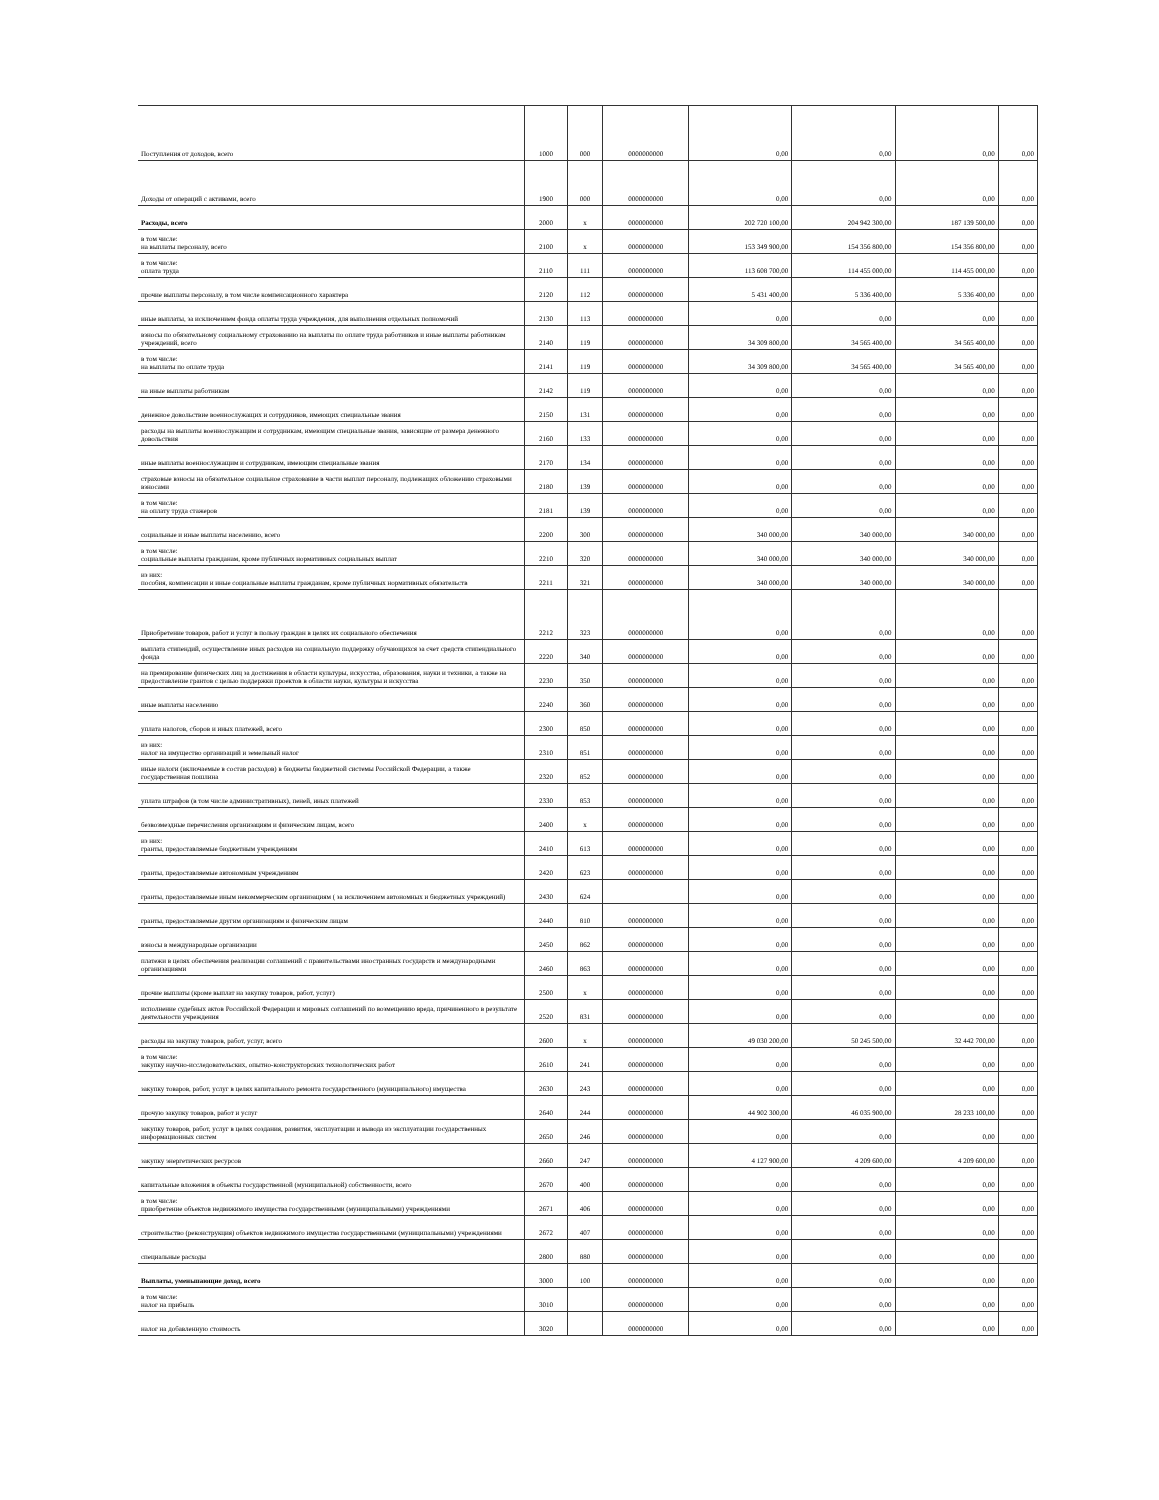| Поступления от доходов, всего | 1000 | 000 | 0000000000 | 0,00 | 0,00 | 0,00 | 0,00 |
| Доходы от операций с активами, всего | 1900 | 000 | 0000000000 | 0,00 | 0,00 | 0,00 | 0,00 |
| Расходы, всего | 2000 | x | 0000000000 | 202 720 100,00 | 204 942 300,00 | 187 139 500,00 | 0,00 |
| в том числе: на выплаты персоналу, всего | 2100 | x | 0000000000 | 153 349 900,00 | 154 356 800,00 | 154 356 800,00 | 0,00 |
| в том числе: оплата труда | 2110 | 111 | 0000000000 | 113 608 700,00 | 114 455 000,00 | 114 455 000,00 | 0,00 |
| прочие выплаты персоналу, в том числе компенсационного характера | 2120 | 112 | 0000000000 | 5 431 400,00 | 5 336 400,00 | 5 336 400,00 | 0,00 |
| иные выплаты, за исключением фонда оплаты труда учреждения, для выполнения отдельных полномочий | 2130 | 113 | 0000000000 | 0,00 | 0,00 | 0,00 | 0,00 |
| взносы по обязательному социальному страхованию на выплаты по оплате труда работников и иные выплаты работникам учреждений, всего | 2140 | 119 | 0000000000 | 34 309 800,00 | 34 565 400,00 | 34 565 400,00 | 0,00 |
| в том числе: на выплаты по оплате труда | 2141 | 119 | 0000000000 | 34 309 800,00 | 34 565 400,00 | 34 565 400,00 | 0,00 |
| на иные выплаты работникам | 2142 | 119 | 0000000000 | 0,00 | 0,00 | 0,00 | 0,00 |
| денежное довольствие военнослужащих и сотрудников, имеющих специальные звания | 2150 | 131 | 0000000000 | 0,00 | 0,00 | 0,00 | 0,00 |
| расходы на выплаты военнослужащим и сотрудникам, имеющим специальные звания, зависящие от размера денежного довольствия | 2160 | 133 | 0000000000 | 0,00 | 0,00 | 0,00 | 0,00 |
| иные выплаты военнослужащим и сотрудникам, имеющим специальные звания | 2170 | 134 | 0000000000 | 0,00 | 0,00 | 0,00 | 0,00 |
| страховые взносы на обязательное социальное страхование в части выплат персоналу, подлежащих обложению страховыми взносами | 2180 | 139 | 0000000000 | 0,00 | 0,00 | 0,00 | 0,00 |
| в том числе: на оплату труда стажеров | 2181 | 139 | 0000000000 | 0,00 | 0,00 | 0,00 | 0,00 |
| социальные и иные выплаты населению, всего | 2200 | 300 | 0000000000 | 340 000,00 | 340 000,00 | 340 000,00 | 0,00 |
| в том числе: социальные выплаты гражданам, кроме публичных нормативных социальных выплат | 2210 | 320 | 0000000000 | 340 000,00 | 340 000,00 | 340 000,00 | 0,00 |
| из них: пособия, компенсации и иные социальные выплаты гражданам, кроме публичных нормативных обязательств | 2211 | 321 | 0000000000 | 340 000,00 | 340 000,00 | 340 000,00 | 0,00 |
| Приобретение товаров, работ и услуг в пользу граждан в целях их социального обеспечения | 2212 | 323 | 0000000000 | 0,00 | 0,00 | 0,00 | 0,00 |
| выплата стипендий, осуществление иных расходов на социальную поддержку обучающихся за счет средств стипендиального фонда | 2220 | 340 | 0000000000 | 0,00 | 0,00 | 0,00 | 0,00 |
| на премирование физических лиц за достижения в области культуры, искусства, образования, науки и техники, а также на предоставление грантов с целью поддержки проектов в области науки, культуры и искусства | 2230 | 350 | 0000000000 | 0,00 | 0,00 | 0,00 | 0,00 |
| иные выплаты населению | 2240 | 360 | 0000000000 | 0,00 | 0,00 | 0,00 | 0,00 |
| уплата налогов, сборов и иных платежей, всего | 2300 | 850 | 0000000000 | 0,00 | 0,00 | 0,00 | 0,00 |
| из них: налог на имущество организаций и земельный налог | 2310 | 851 | 0000000000 | 0,00 | 0,00 | 0,00 | 0,00 |
| иные налоги (включаемые в состав расходов) в бюджеты бюджетной системы Российской Федерации, а также государственная пошлина | 2320 | 852 | 0000000000 | 0,00 | 0,00 | 0,00 | 0,00 |
| уплата штрафов (в том числе административных), пеней, иных платежей | 2330 | 853 | 0000000000 | 0,00 | 0,00 | 0,00 | 0,00 |
| безвозмездные перечисления организациям и физическим лицам, всего | 2400 | x | 0000000000 | 0,00 | 0,00 | 0,00 | 0,00 |
| из них: гранты, предоставляемые бюджетным учреждениям | 2410 | 613 | 0000000000 | 0,00 | 0,00 | 0,00 | 0,00 |
| гранты, предоставляемые автономным учреждениям | 2420 | 623 | 0000000000 | 0,00 | 0,00 | 0,00 | 0,00 |
| гранты, предоставляемые иным некоммерческим организациям ( за исключением автономных и бюджетных учреждений) | 2430 | 624 | | 0,00 | 0,00 | 0,00 | 0,00 |
| гранты, предоставляемые другим организациям и физическим лицам | 2440 | 810 | 0000000000 | 0,00 | 0,00 | 0,00 | 0,00 |
| взносы в международные организации | 2450 | 862 | 0000000000 | 0,00 | 0,00 | 0,00 | 0,00 |
| платежи в целях обеспечения реализации соглашений с правительствами иностранных государств и международными организациями | 2460 | 863 | 0000000000 | 0,00 | 0,00 | 0,00 | 0,00 |
| прочие выплаты (кроме выплат на закупку товаров, работ, услуг) | 2500 | x | 0000000000 | 0,00 | 0,00 | 0,00 | 0,00 |
| исполнение судебных актов Российской Федерации и мировых соглашений по возмещению вреда, причиненного в результате деятельности учреждения | 2520 | 831 | 0000000000 | 0,00 | 0,00 | 0,00 | 0,00 |
| расходы на закупку товаров, работ, услуг, всего | 2600 | x | 0000000000 | 49 030 200,00 | 50 245 500,00 | 32 442 700,00 | 0,00 |
| в том числе: закупку научно-исследовательских, опытно-конструкторских технологических работ | 2610 | 241 | 0000000000 | 0,00 | 0,00 | 0,00 | 0,00 |
| закупку товаров, работ, услуг в целях капитального ремонта государственного (муниципального) имущества | 2630 | 243 | 0000000000 | 0,00 | 0,00 | 0,00 | 0,00 |
| прочую закупку товаров, работ и услуг | 2640 | 244 | 0000000000 | 44 902 300,00 | 46 035 900,00 | 28 233 100,00 | 0,00 |
| закупку товаров, работ, услуг в целях создания, развития, эксплуатации и вывода из эксплуатации государственных информационных систем | 2650 | 246 | 0000000000 | 0,00 | 0,00 | 0,00 | 0,00 |
| закупку энергетических ресурсов | 2660 | 247 | 0000000000 | 4 127 900,00 | 4 209 600,00 | 4 209 600,00 | 0,00 |
| капитальные вложения в объекты государственной (муниципальной) собственности, всего | 2670 | 400 | 0000000000 | 0,00 | 0,00 | 0,00 | 0,00 |
| в том числе: приобретение объектов недвижимого имущества государственными (муниципальными) учреждениями | 2671 | 406 | 0000000000 | 0,00 | 0,00 | 0,00 | 0,00 |
| строительство (реконструкция) объектов недвижимого имущества государственными (муниципальными) учреждениями | 2672 | 407 | 0000000000 | 0,00 | 0,00 | 0,00 | 0,00 |
| специальные расходы | 2800 | 880 | 0000000000 | 0,00 | 0,00 | 0,00 | 0,00 |
| Выплаты, уменьшающие доход, всего | 3000 | 100 | 0000000000 | 0,00 | 0,00 | 0,00 | 0,00 |
| в том числе: налог на прибыль | 3010 | | 0000000000 | 0,00 | 0,00 | 0,00 | 0,00 |
| налог на добавленную стоимость | 3020 | | 0000000000 | 0,00 | 0,00 | 0,00 | 0,00 |